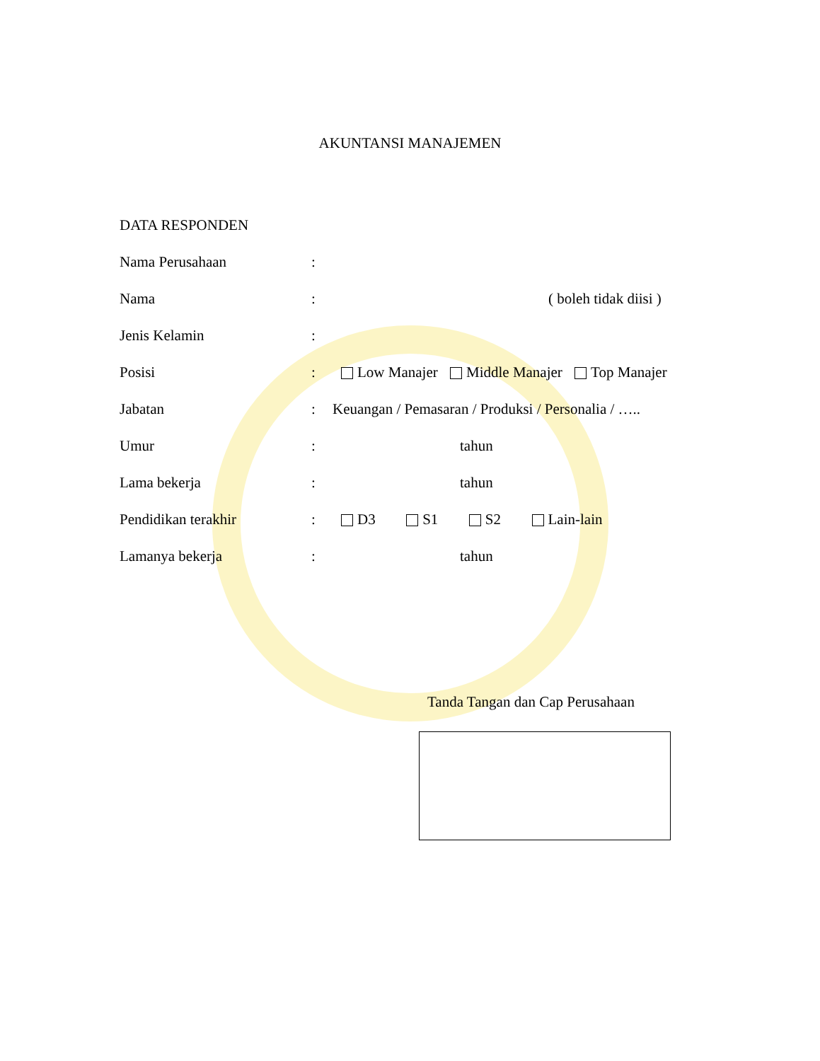AKUNTANSI MANAJEMEN
DATA RESPONDEN
Nama Perusahaan:
Nama: ( boleh tidak diisi )
Jenis Kelamin:
Posisi: Low Manajer Middle Manajer Top Manajer
Jabatan: Keuangan / Pemasaran / Produksi / Personalia / …..
Umur: tahun
Lama bekerja: tahun
Pendidikan terakhir: D3 S1 S2 Lain-lain
Lamanya bekerja: tahun
Tanda Tangan dan Cap Perusahaan